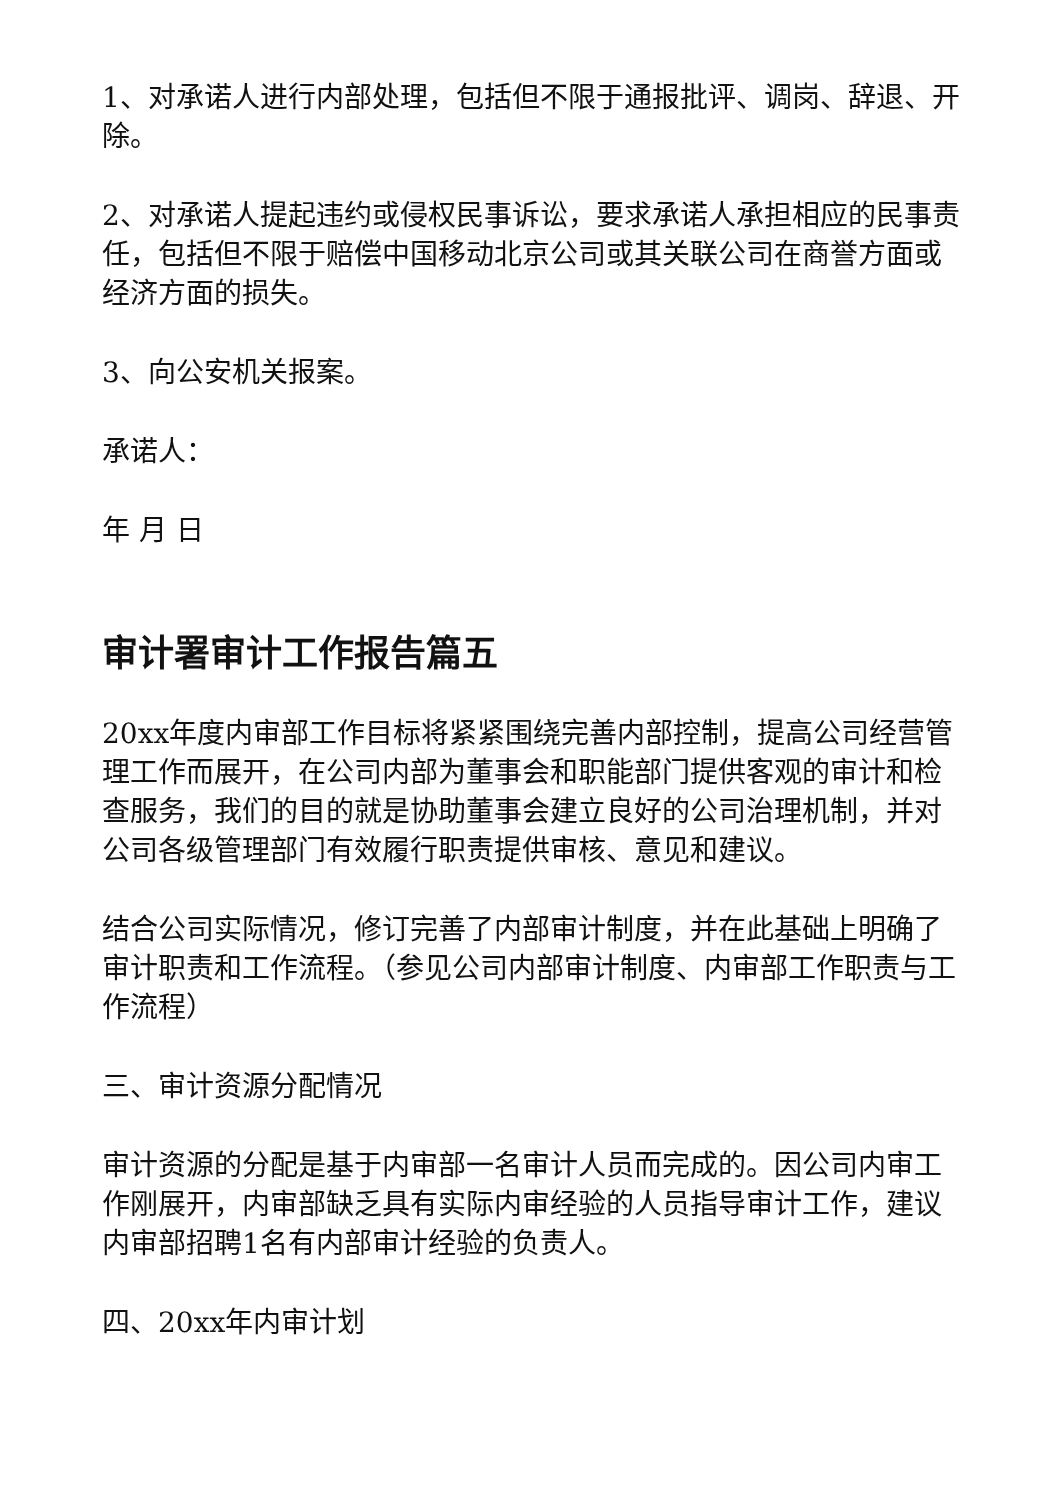1、对承诺人进行内部处理，包括但不限于通报批评、调岗、辞退、开除。
2、对承诺人提起违约或侵权民事诉讼，要求承诺人承担相应的民事责任，包括但不限于赔偿中国移动北京公司或其关联公司在商誉方面或经济方面的损失。
3、向公安机关报案。
承诺人：
年 月 日
审计署审计工作报告篇五
20xx年度内审部工作目标将紧紧围绕完善内部控制，提高公司经营管理工作而展开，在公司内部为董事会和职能部门提供客观的审计和检查服务，我们的目的就是协助董事会建立良好的公司治理机制，并对公司各级管理部门有效履行职责提供审核、意见和建议。
结合公司实际情况，修订完善了内部审计制度，并在此基础上明确了审计职责和工作流程。（参见公司内部审计制度、内审部工作职责与工作流程）
三、审计资源分配情况
审计资源的分配是基于内审部一名审计人员而完成的。因公司内审工作刚展开，内审部缺乏具有实际内审经验的人员指导审计工作，建议内审部招聘1名有内部审计经验的负责人。
四、20xx年内审计划